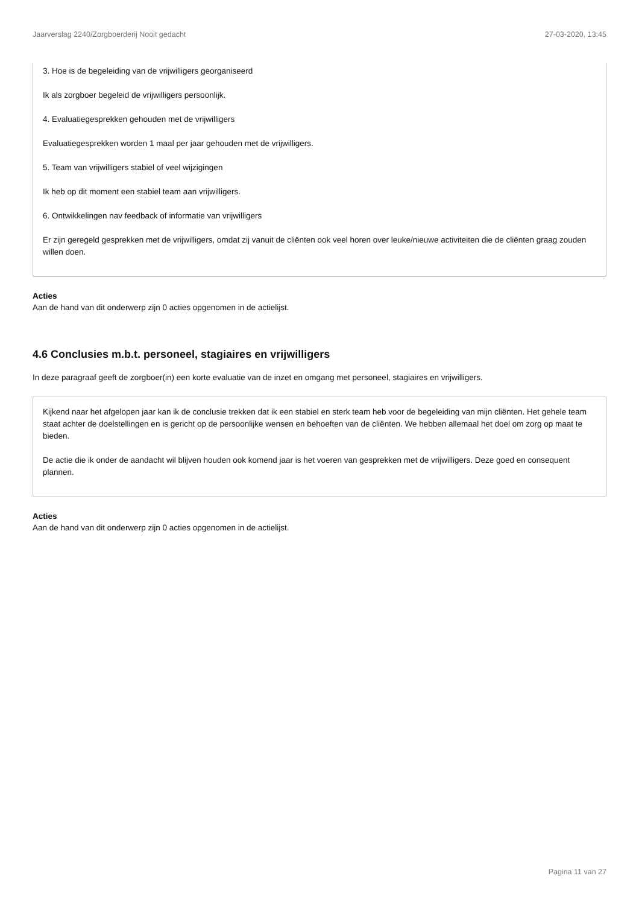Jaarverslag 2240/Zorgboerderij Nooit gedacht 27-03-2020, 13:45
3. Hoe is de begeleiding van de vrijwilligers georganiseerd
Ik als zorgboer begeleid de vrijwilligers persoonlijk.
4. Evaluatiegesprekken gehouden met de vrijwilligers
Evaluatiegesprekken worden 1 maal per jaar gehouden met de vrijwilligers.
5. Team van vrijwilligers stabiel of veel wijzigingen
Ik heb op dit moment een stabiel team aan vrijwilligers.
6. Ontwikkelingen nav feedback of informatie van vrijwilligers
Er zijn geregeld gesprekken met de vrijwilligers, omdat zij vanuit de cliënten ook veel horen over leuke/nieuwe activiteiten die de cliënten graag zouden willen doen.
Acties
Aan de hand van dit onderwerp zijn 0 acties opgenomen in de actielijst.
4.6 Conclusies m.b.t. personeel, stagiaires en vrijwilligers
In deze paragraaf geeft de zorgboer(in) een korte evaluatie van de inzet en omgang met personeel, stagiaires en vrijwilligers.
Kijkend naar het afgelopen jaar kan ik de conclusie trekken dat ik een stabiel en sterk team heb voor de begeleiding van mijn cliënten. Het gehele team staat achter de doelstellingen en is gericht op de persoonlijke wensen en behoeften van de cliënten. We hebben allemaal het doel om zorg op maat te bieden.
De actie die ik onder de aandacht wil blijven houden ook komend jaar is het voeren van gesprekken met de vrijwilligers. Deze goed en consequent plannen.
Acties
Aan de hand van dit onderwerp zijn 0 acties opgenomen in de actielijst.
Pagina 11 van 27